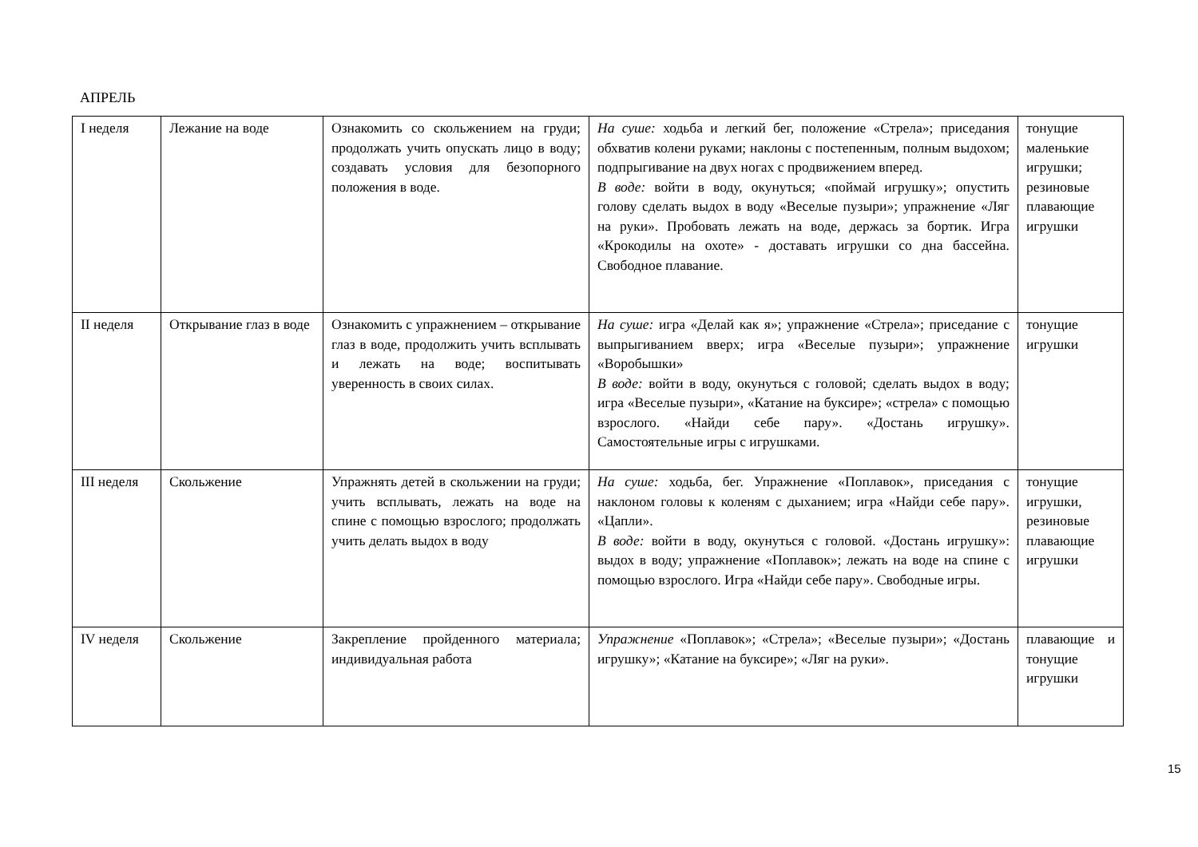АПРЕЛЬ
| I неделя | Лежание на воде | Ознакомить со скольжением на груди; продолжать учить опускать лицо в воду; создавать условия для безопорного положения в воде. | На суше: ходьба и легкий бег, положение «Стрела»; приседания обхватив колени руками; наклоны с постепенным, полным выдохом; подпрыгивание на двух ногах с продвижением вперед. В воде: войти в воду, окунуться; «поймай игрушку»; опустить голову сделать выдох в воду «Веселые пузыри»; упражнение «Ляг на руки». Пробовать лежать на воде, держась за бортик. Игра «Крокодилы на охоте» - доставать игрушки со дна бассейна. Свободное плавание. | тонущие маленькие игрушки; резиновые плавающие игрушки |
| II неделя | Открывание глаз в воде | Ознакомить с упражнением – открывание глаз в воде, продолжить учить всплывать и лежать на воде; воспитывать уверенность в своих силах. | На суше: игра «Делай как я»; упражнение «Стрела»; приседание с выпрыгиванием вверх; игра «Веселые пузыри»; упражнение «Воробышки» В воде: войти в воду, окунуться с головой; сделать выдох в воду; игра «Веселые пузыри», «Катание на буксире»; «стрела» с помощью взрослого. «Найди себе пару». «Достань игрушку». Самостоятельные игры с игрушками. | тонущие игрушки |
| III неделя | Скольжение | Упражнять детей в скольжении на груди; учить всплывать, лежать на воде на спине с помощью взрослого; продолжать учить делать выдох в воду | На суше: ходьба, бег. Упражнение «Поплавок», приседания с наклоном головы к коленям с дыханием; игра «Найди себе пару». «Цапли». В воде: войти в воду, окунуться с головой. «Достань игрушку»: выдох в воду; упражнение «Поплавок»; лежать на воде на спине с помощью взрослого. Игра «Найди себе пару». Свободные игры. | тонущие игрушки, резиновые плавающие игрушки |
| IV неделя | Скольжение | Закрепление пройденного материала; индивидуальная работа | Упражнение «Поплавок»; «Стрела»; «Веселые пузыри»; «Достань игрушку»; «Катание на буксире»; «Ляг на руки». | плавающие и тонущие игрушки |
15